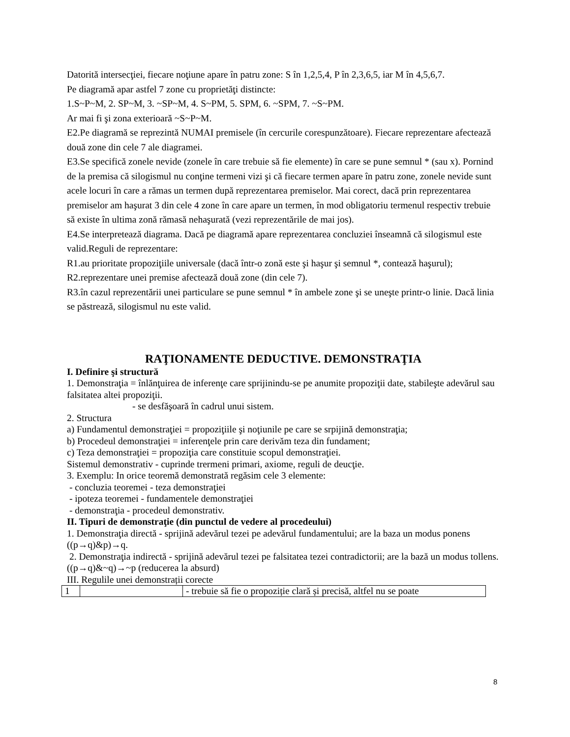Datorită intersecţiei, fiecare noţiune apare în patru zone: S în 1,2,5,4, P în 2,3,6,5, iar M în 4,5,6,7.
Pe diagramă apar astfel 7 zone cu proprietăţi distincte:
1.S~P~M, 2. SP~M, 3. ~SP~M, 4. S~PM, 5. SPM, 6. ~SPM, 7. ~S~PM.
Ar mai fi şi zona exterioară ~S~P~M.
E2.Pe diagramă se reprezintă NUMAI premisele (în cercurile corespunzătoare). Fiecare reprezentare afectează două zone din cele 7 ale diagramei.
E3.Se specifică zonele nevide (zonele în care trebuie să fie elemente) în care se pune semnul * (sau x). Pornind de la premisa că silogismul nu conţine termeni vizi şi că fiecare termen apare în patru zone, zonele nevide sunt acele locuri în care a rămas un termen după reprezentarea premiselor. Mai corect, dacă prin reprezentarea premiselor am haşurat 3 din cele 4 zone în care apare un termen, în mod obligatoriu termenul respectiv trebuie să existe în ultima zonă rămasă nehaşurată (vezi reprezentările de mai jos).
E4.Se interpretează diagrama. Dacă pe diagramă apare reprezentarea concluziei înseamnă că silogismul este valid.Reguli de reprezentare:
R1.au prioritate propoziţiile universale (dacă într-o zonă este şi haşur şi semnul *, contează haşurul);
R2.reprezentare unei premise afectează două zone (din cele 7).
R3.în cazul reprezentării unei particulare se pune semnul * în ambele zone şi se uneşte printr-o linie. Dacă linia se păstrează, silogismul nu este valid.
RAŢIONAMENTE DEDUCTIVE. DEMONSTRAŢIA
I. Definire şi structură
1. Demonstraţia = înlănţuirea de inferenţe care sprijinindu-se pe anumite propoziţii date, stabileşte adevărul sau falsitatea altei propoziţii.
- se desfăşoară în cadrul unui sistem.
2. Structura
a) Fundamentul demonstraţiei = propoziţiile şi noţiunile pe care se srpijină demonstraţia;
b) Procedeul demonstraţiei = inferenţele prin care derivăm teza din fundament;
c) Teza demonstraţiei = propoziţia care constituie scopul demonstraţiei.
Sistemul demonstrativ - cuprinde trermeni primari, axiome, reguli de deucţie.
3. Exemplu: In orice teoremă demonstrată regăsim cele 3 elemente:
- concluzia teoremei - teza demonstraţiei
- ipoteza teoremei - fundamentele demonstraţiei
- demonstraţia - procedeul demonstrativ.
II. Tipuri de demonstraţie (din punctul de vedere al procedeului)
1. Demonstraţia directă - sprijină adevărul tezei pe adevărul fundamentului; are la baza un modus ponens ((p→q)&p)→q.
2. Demonstraţia indirectă - sprijină adevărul tezei pe falsitatea tezei contradictorii; are la bază un modus tollens.((p→q)&~q)→~p (reducerea la absurd)
III. Regulile unei demonstrații corecte
| 1 | | - trebuie să fie o propoziție clară și precisă, altfel nu se poate |
8